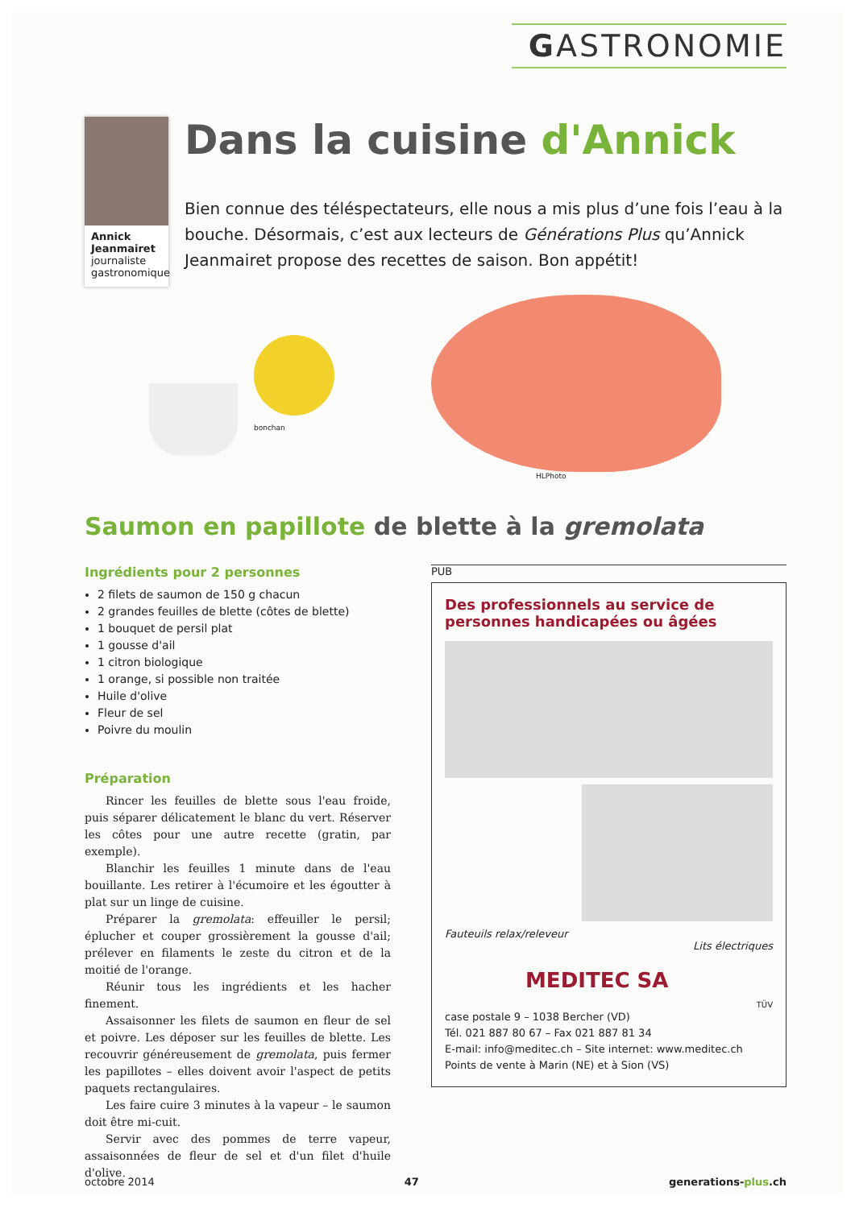GASTRONOMIE
Annick Jeanmairet
journaliste gastronomique
Dans la cuisine d'Annick
Bien connue des téléspectateurs, elle nous a mis plus d’une fois l’eau à la bouche. Désormais, c’est aux lecteurs de Générations Plus qu’Annick Jeanmairet propose des recettes de saison. Bon appétit!
bonchan
HLPhoto
Saumon en papillote de blette à la gremolata
Ingrédients pour 2 personnes
2 filets de saumon de 150 g chacun
2 grandes feuilles de blette (côtes de blette)
1 bouquet de persil plat
1 gousse d'ail
1 citron biologique
1 orange, si possible non traitée
Huile d'olive
Fleur de sel
Poivre du moulin
Préparation
Rincer les feuilles de blette sous l'eau froide, puis séparer délicatement le blanc du vert. Réserver les côtes pour une autre recette (gratin, par exemple).
Blanchir les feuilles 1 minute dans de l'eau bouillante. Les retirer à l'écumoire et les égoutter à plat sur un linge de cuisine.
Préparer la gremolata: effeuiller le persil; éplucher et couper grossièrement la gousse d'ail; prélever en filaments le zeste du citron et de la moitié de l'orange.
Réunir tous les ingrédients et les hacher finement.
Assaisonner les filets de saumon en fleur de sel et poivre. Les déposer sur les feuilles de blette. Les recouvrir généreusement de gremolata, puis fermer les papillotes – elles doivent avoir l'aspect de petits paquets rectangulaires.
Les faire cuire 3 minutes à la vapeur – le saumon doit être mi-cuit.
Servir avec des pommes de terre vapeur, assaisonnées de fleur de sel et d'un filet d'huile d'olive.
PUB
Des professionnels au service de personnes handicapées ou âgées
Fauteuils relax/releveur
Lits électriques
MEDITEC SA
TÜV
case postale 9 – 1038 Bercher (VD)
Tél. 021 887 80 67 – Fax 021 887 81 34
E-mail: info@meditec.ch – Site internet: www.meditec.ch
Points de vente à Marin (NE) et à Sion (VS)
octobre 2014 47 generations-plus.ch